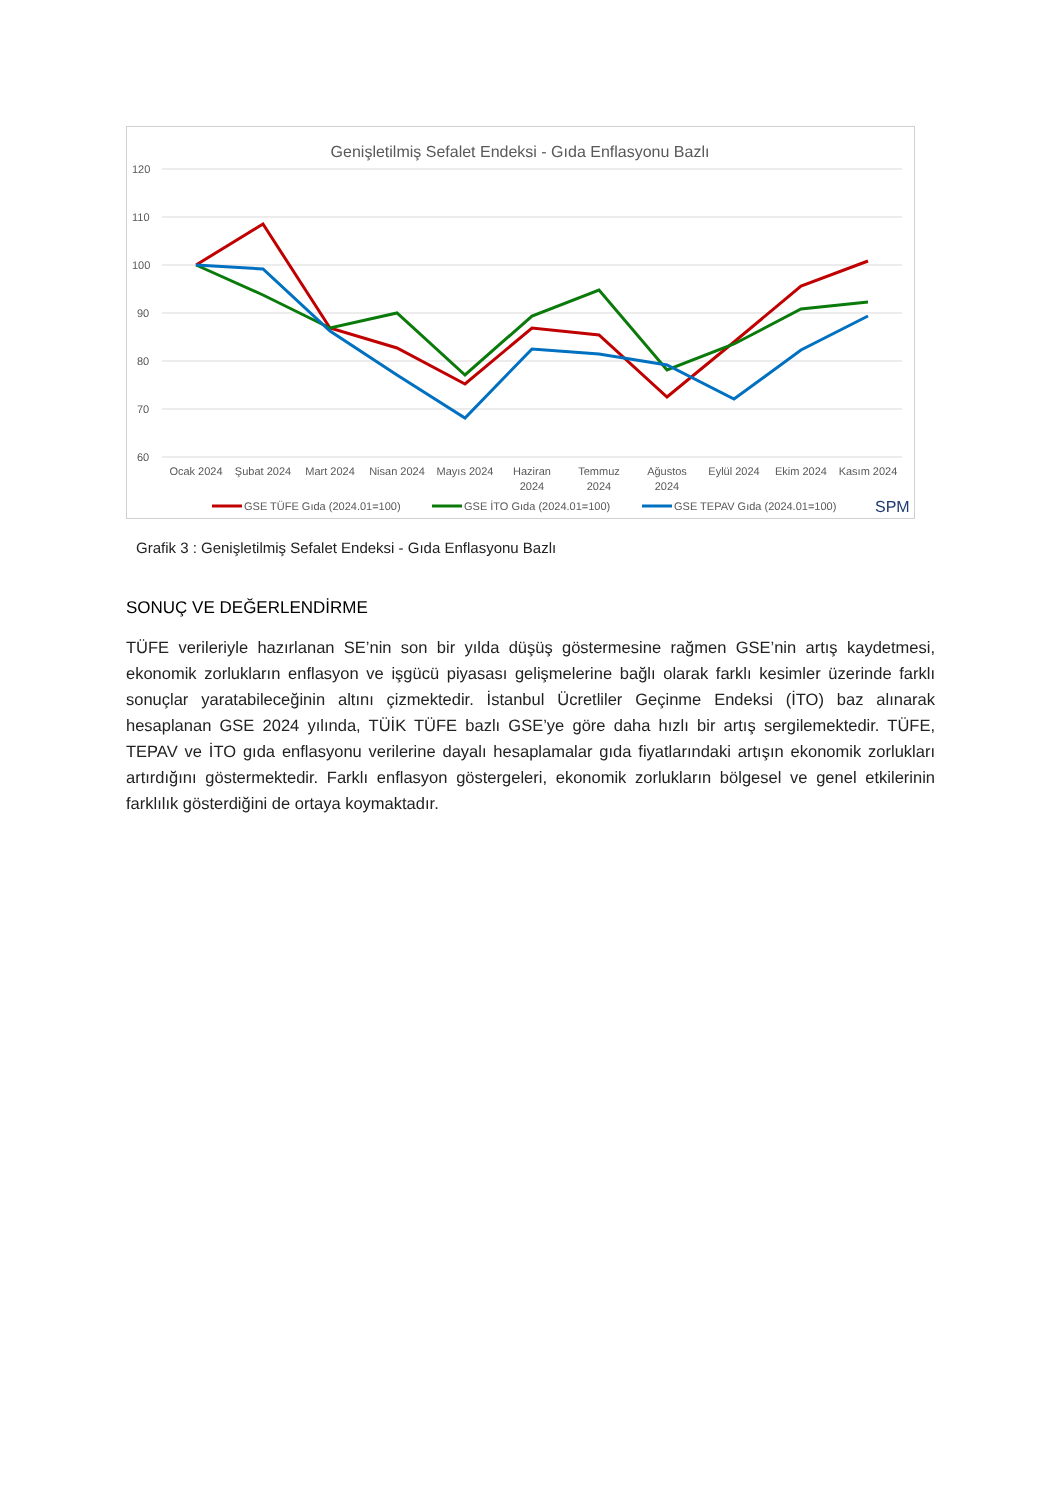Genişletilmiş Sefalet Endeksi - Gıda Enflasyonu Bazlı
120
110
100
90
80
70
60
Ocak 2024
Şubat 2024
Mart 2024
Nisan 2024
Mayıs 2024
Haziran
2024
Temmuz
2024
Ağustos
2024
Eylül 2024
Ekim 2024
Kasım 2024
GSE TÜFE Gıda (2024.01=100)
GSE İTO Gıda (2024.01=100)
GSE TEPAV Gıda (2024.01=100)
SPM
Grafik 3 : Genişletilmiş Sefalet Endeksi - Gıda Enflasyonu Bazlı
SONUÇ VE DEĞERLENDİRME
TÜFE verileriyle hazırlanan SE’nin son bir yılda düşüş göstermesine rağmen GSE’nin artış kaydetmesi, ekonomik zorlukların enflasyon ve işgücü piyasası gelişmelerine bağlı olarak farklı kesimler üzerinde farklı sonuçlar yaratabileceğinin altını çizmektedir. İstanbul Ücretliler Geçinme Endeksi (İTO) baz alınarak hesaplanan GSE 2024 yılında, TÜİK TÜFE bazlı GSE’ye göre daha hızlı bir artış sergilemektedir. TÜFE, TEPAV ve İTO gıda enflasyonu verilerine dayalı hesaplamalar gıda fiyatlarındaki artışın ekonomik zorlukları artırdığını göstermektedir. Farklı enflasyon göstergeleri, ekonomik zorlukların bölgesel ve genel etkilerinin farklılık gösterdiğini de ortaya koymaktadır.